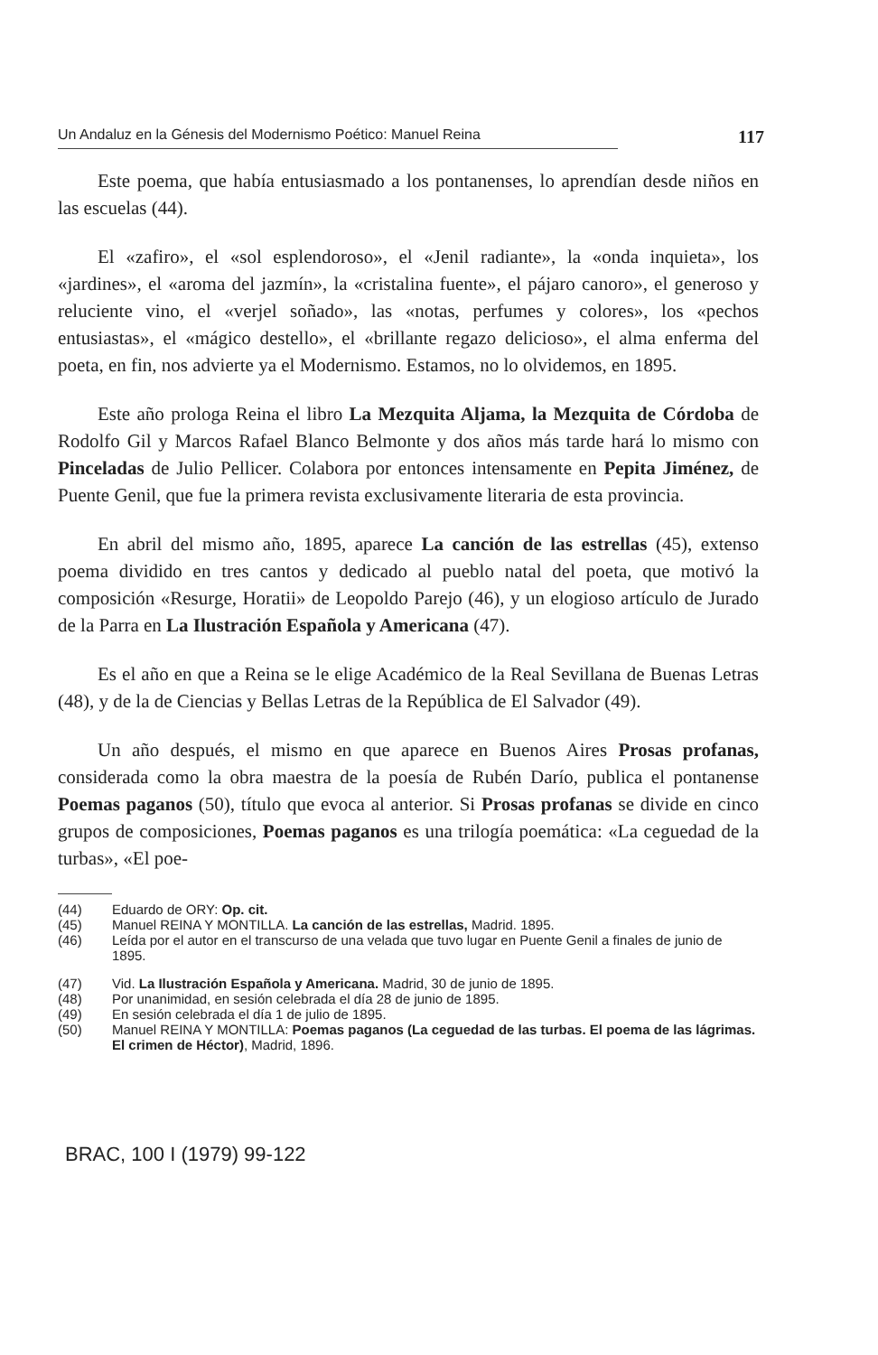Un Andaluz en la Génesis del Modernismo Poético: Manuel Reina 117
Este poema, que había entusiasmado a los pontanenses, lo aprendían desde niños en las escuelas (44).
El «zafiro», el «sol esplendoroso», el «Jenil radiante», la «onda inquieta», los «jardines», el «aroma del jazmín», la «cristalina fuente», el pájaro canoro», el generoso y reluciente vino, el «verjel soñado», las «notas, perfumes y colores», los «pechos entusiastas», el «mágico destello», el «brillante regazo delicioso», el alma enferma del poeta, en fin, nos advierte ya el Modernismo. Estamos, no lo olvidemos, en 1895.
Este año prologa Reina el libro La Mezquita Aljama, la Mezquita de Córdoba de Rodolfo Gil y Marcos Rafael Blanco Belmonte y dos años más tarde hará lo mismo con Pinceladas de Julio Pellicer. Colabora por entonces intensamente en Pepita Jiménez, de Puente Genil, que fue la primera revista exclusivamente literaria de esta provincia.
En abril del mismo año, 1895, aparece La canción de las estrellas (45), extenso poema dividido en tres cantos y dedicado al pueblo natal del poeta, que motivó la composición «Resurge, Horatii» de Leopoldo Parejo (46), y un elogioso artículo de Jurado de la Parra en La Ilustración Española y Americana (47).
Es el año en que a Reina se le elige Académico de la Real Sevillana de Buenas Letras (48), y de la de Ciencias y Bellas Letras de la República de El Salvador (49).
Un año después, el mismo en que aparece en Buenos Aires Prosas profanas, considerada como la obra maestra de la poesía de Rubén Darío, publica el pontanense Poemas paganos (50), título que evoca al anterior. Si Prosas profanas se divide en cinco grupos de composiciones, Poemas paganos es una trilogía poemática: «La ceguedad de la turbas», «El poe-
(44) Eduardo de ORY: Op. cit.
(45) Manuel REINA Y MONTILLA. La canción de las estrellas, Madrid. 1895.
(46) Leída por el autor en el transcurso de una velada que tuvo lugar en Puente Genil a finales de junio de 1895.
(47) Vid. La Ilustración Española y Americana. Madrid, 30 de junio de 1895.
(48) Por unanimidad, en sesión celebrada el día 28 de junio de 1895.
(49) En sesión celebrada el día 1 de julio de 1895.
(50) Manuel REINA Y MONTILLA: Poemas paganos (La ceguedad de las turbas. El poema de las lágrimas. El crimen de Héctor), Madrid, 1896.
BRAC, 100 I (1979) 99-122